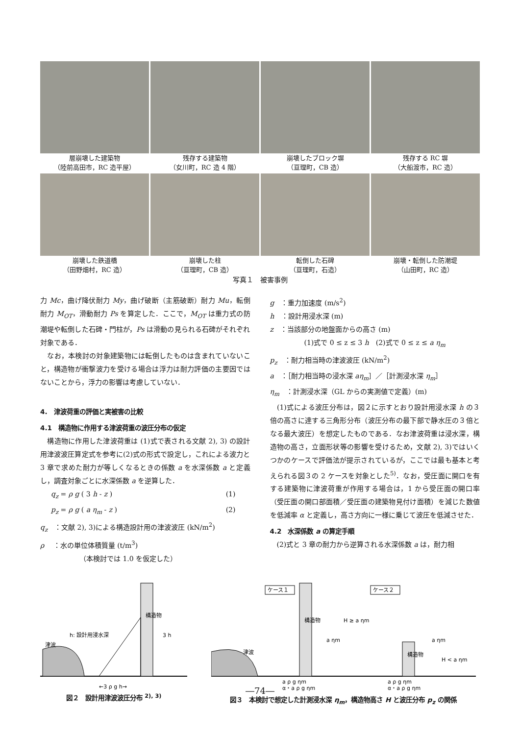層崩壊した建築物
（陸前高田市，RC 造平屋）
残存する建築物
（女川町，RC 造 4 階）
崩壊したブロック塀
（亘理町，CB 造）
残存する RC 塀
（大船渡市，RC 造）
崩壊した鉄道橋
（田野畑村，RC 造）
崩壊した柱
（亘理町，CB 造）
転倒した石碑
（亘理町，石造）
崩壊・転倒した防潮堤
（山田町，RC 造）
写真１　被害事例
力 Mc，曲げ降伏耐力 My，曲げ破断（主筋破断）耐力 Mu，転倒耐力 M<sub>OT</sub>，滑動耐力 Ps を算定した．ここで，M<sub>OT</sub> は重力式の防潮堤や転倒した石碑・門柱が，Ps は滑動の見られる石碑がそれぞれ対象である．
　なお，本検討の対象建築物には転倒したものは含まれていないこと，構造物が衝撃波力を受ける場合は浮力は耐力評価の主要因ではないことから，浮力の影響は考慮していない．
4.　津波荷重の評価と実被害の比較
4.1　構造物に作用する津波荷重の波圧分布の仮定
　構造物に作用した津波荷重は (1)式で表される文献 2), 3) の設計用津波波圧算定式を参考に(2)式の形式で設定し，これによる波力と 3 章で求めた耐力が等しくなるときの係数 a を水深係数 a と定義し，調査対象ごとに水深係数 a を逆算した．
q<sub>z</sub> = ρ g ( 3 h - z ) (1)
p<sub>z</sub> = ρ g ( a η<sub>m</sub> - z ) (2)
q<sub>z</sub>　：文献 2), 3)による構造設計用の津波波圧 (kN/m<sup>2</sup>)
ρ　 ：水の単位体積質量 (t/m<sup>3</sup>)
（本検討では 1.0 を仮定した）
g　：重力加速度 (m/s<sup>2</sup>)
h　：設計用浸水深 (m)
z　：当該部分の地盤面からの高さ (m)
(1)式で 0 ≤ z ≤ 3 h　(2)式で 0 ≤ z ≤ a η<sub>m</sub>
p<sub>z</sub>　：耐力相当時の津波波圧 (kN/m<sup>2</sup>)
a　：［耐力相当時の浸水深 aη<sub>m</sub>］／［計測浸水深 η<sub>m</sub>］
η<sub>m</sub>　：計測浸水深（GL からの実測値で定義）(m)
　(1)式による波圧分布は，図２に示すとおり設計用浸水深 h の３倍の高さに達する三角形分布（波圧分布の最下部で静水圧の３倍となる最大波圧）を想定したものである．なお津波荷重は浸水深，構造物の高さ，立面形状等の影響を受けるため，文献 2), 3)ではいくつかのケースで評価法が提示されているが，ここでは最も基本と考えられる図３の 2 ケースを対象とした<sup>5)</sup>．なお，受圧面に開口を有する建築物に津波荷重が作用する場合は，1 から受圧面の開口率（受圧面の開口部面積／受圧面の建築物見付け面積）を減じた数値を低減率 α と定義し，高さ方向に一様に乗じて波圧を低減させた．
4.2　水深係数 a の算定手順
　(2)式と 3 章の耐力から逆算される水深係数 a は，耐力相
津波
h: 設計用浸水深
構造物
3 h
←3 ρ g h→
図２　設計用津波波圧分布 <sup>2), 3)</sup>
ケース１
ケース２
津波
構造物
構造物
a ηm
H ≥ a ηm
a ηm
H < a ηm
a ρ g ηm
α・a ρ g ηm
a ρ g ηm
α・a ρ g ηm
図３　本検討で想定した計測浸水深 η<sub>m</sub>，構造物高さ H と波圧分布 p<sub>z</sub> の関係
―74―